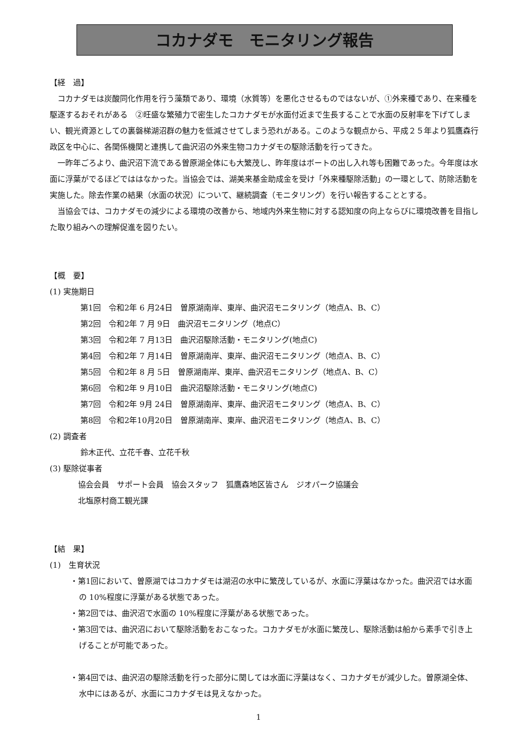コカナダモ　モニタリング報告
【経　過】
　コカナダモは炭酸同化作用を行う藻類であり、環境（水質等）を悪化させるものではないが、①外来種であり、在来種を駆逐するおそれがある　②旺盛な繁殖力で密生したコカナダモが水面付近まで生長することで水面の反射率を下げてしまい、観光資源としての裏磐梯湖沼群の魅力を低減させてしまう恐れがある。このような観点から、平成２５年より狐鷹森行政区を中心に、各関係機関と連携して曲沢沼の外来生物コカナダモの駆除活動を行ってきた。
　一昨年ごろより、曲沢沼下流である曽原湖全体にも大繁茂し、昨年度はボートの出し入れ等も困難であった。今年度は水面に浮葉がでるほどでははなかった。当協会では、湖美来基金助成金を受け「外来種駆除活動」の一環として、防除活動を実施した。除去作業の結果（水面の状況）について、継続調査（モニタリング）を行い報告することとする。
　当協会では、コカナダモの減少による環境の改善から、地域内外来生物に対する認知度の向上ならびに環境改善を目指した取り組みへの理解促進を図りたい。
【概　要】
(1) 実施期日
第1回　令和2年 6 月24日　曽原湖南岸、東岸、曲沢沼モニタリング（地点A、B、C）
第2回　令和2年 7 月 9日　曲沢沼モニタリング（地点C）
第3回　令和2年 7 月13日　曲沢沼駆除活動・モニタリング(地点C)
第4回　令和2年 7 月14日　曽原湖南岸、東岸、曲沢沼モニタリング（地点A、B、C）
第5回　令和2年 8 月 5日　曽原湖南岸、東岸、曲沢沼モニタリング（地点A、B、C）
第6回　令和2年 9 月10日　曲沢沼駆除活動・モニタリング(地点C)
第7回　令和2年 9月 24日　曽原湖南岸、東岸、曲沢沼モニタリング（地点A、B、C）
第8回　令和2年10月20日　曽原湖南岸、東岸、曲沢沼モニタリング（地点A、B、C）
(2) 調査者
鈴木正代、立花千春、立花千秋
(3) 駆除従事者
協会会員　サポート会員　協会スタッフ　狐鷹森地区皆さん　ジオパーク協議会
北塩原村商工観光課
【結　果】
(1)　生育状況
・第1回において、曽原湖ではコカナダモは湖沼の水中に繁茂しているが、水面に浮葉はなかった。曲沢沼では水面の 10%程度に浮葉がある状態であった。
・第2回では、曲沢沼で水面の 10%程度に浮葉がある状態であった。
・第3回では、曲沢沼において駆除活動をおこなった。コカナダモが水面に繁茂し、駆除活動は船から素手で引き上げることが可能であった。
・第4回では、曲沢沼の駆除活動を行った部分に関しては水面に浮葉はなく、コカナダモが減少した。曽原湖全体、水中にはあるが、水面にコカナダモは見えなかった。
1